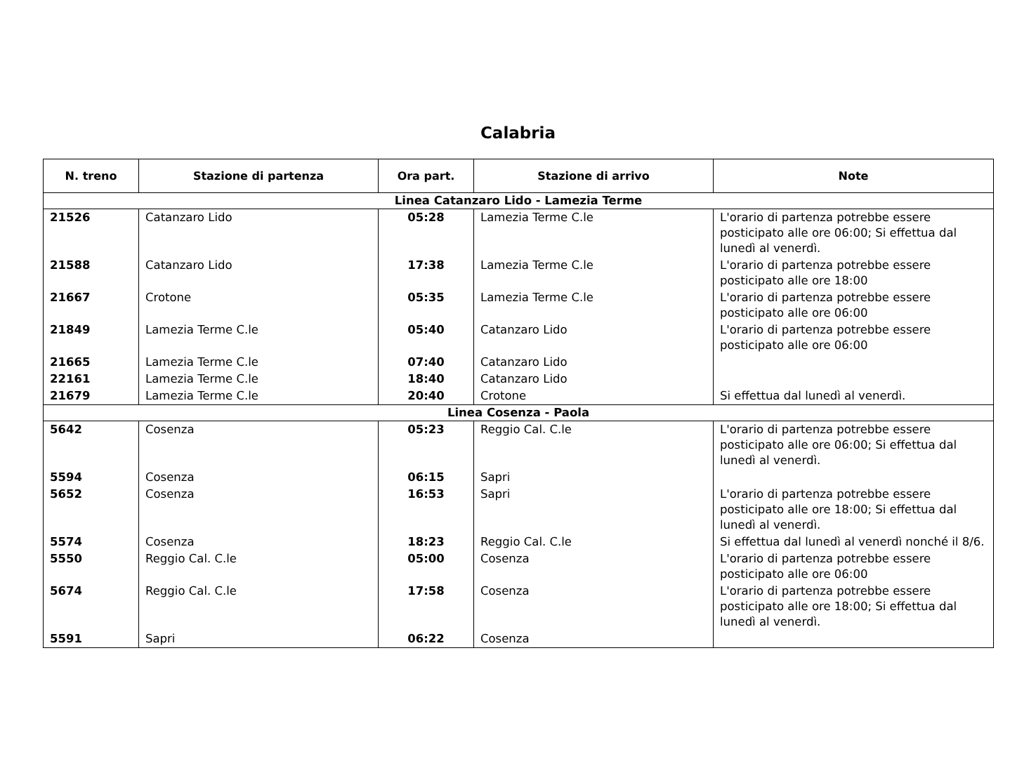Calabria
| N. treno | Stazione di partenza | Ora part. | Stazione di arrivo | Note |
| --- | --- | --- | --- | --- |
| Linea Catanzaro Lido - Lamezia Terme | | | | |
| 21526 | Catanzaro Lido | 05:28 | Lamezia Terme C.le | L'orario di partenza potrebbe essere posticipato alle ore 06:00; Si effettua dal lunedì al venerdì. |
| 21588 | Catanzaro Lido | 17:38 | Lamezia Terme C.le | L'orario di partenza potrebbe essere posticipato alle ore 18:00 |
| 21667 | Crotone | 05:35 | Lamezia Terme C.le | L'orario di partenza potrebbe essere posticipato alle ore 06:00 |
| 21849 | Lamezia Terme C.le | 05:40 | Catanzaro Lido | L'orario di partenza potrebbe essere posticipato alle ore 06:00 |
| 21665 | Lamezia Terme C.le | 07:40 | Catanzaro Lido | |
| 22161 | Lamezia Terme C.le | 18:40 | Catanzaro Lido | |
| 21679 | Lamezia Terme C.le | 20:40 | Crotone | Si effettua dal lunedì al venerdì. |
| Linea Cosenza - Paola | | | | |
| 5642 | Cosenza | 05:23 | Reggio Cal. C.le | L'orario di partenza potrebbe essere posticipato alle ore 06:00; Si effettua dal lunedì al venerdì. |
| 5594 | Cosenza | 06:15 | Sapri | |
| 5652 | Cosenza | 16:53 | Sapri | L'orario di partenza potrebbe essere posticipato alle ore 18:00; Si effettua dal lunedì al venerdì. |
| 5574 | Cosenza | 18:23 | Reggio Cal. C.le | Si effettua dal lunedì al venerdì nonché il 8/6. |
| 5550 | Reggio Cal. C.le | 05:00 | Cosenza | L'orario di partenza potrebbe essere posticipato alle ore 06:00 |
| 5674 | Reggio Cal. C.le | 17:58 | Cosenza | L'orario di partenza potrebbe essere posticipato alle ore 18:00; Si effettua dal lunedì al venerdì. |
| 5591 | Sapri | 06:22 | Cosenza | |